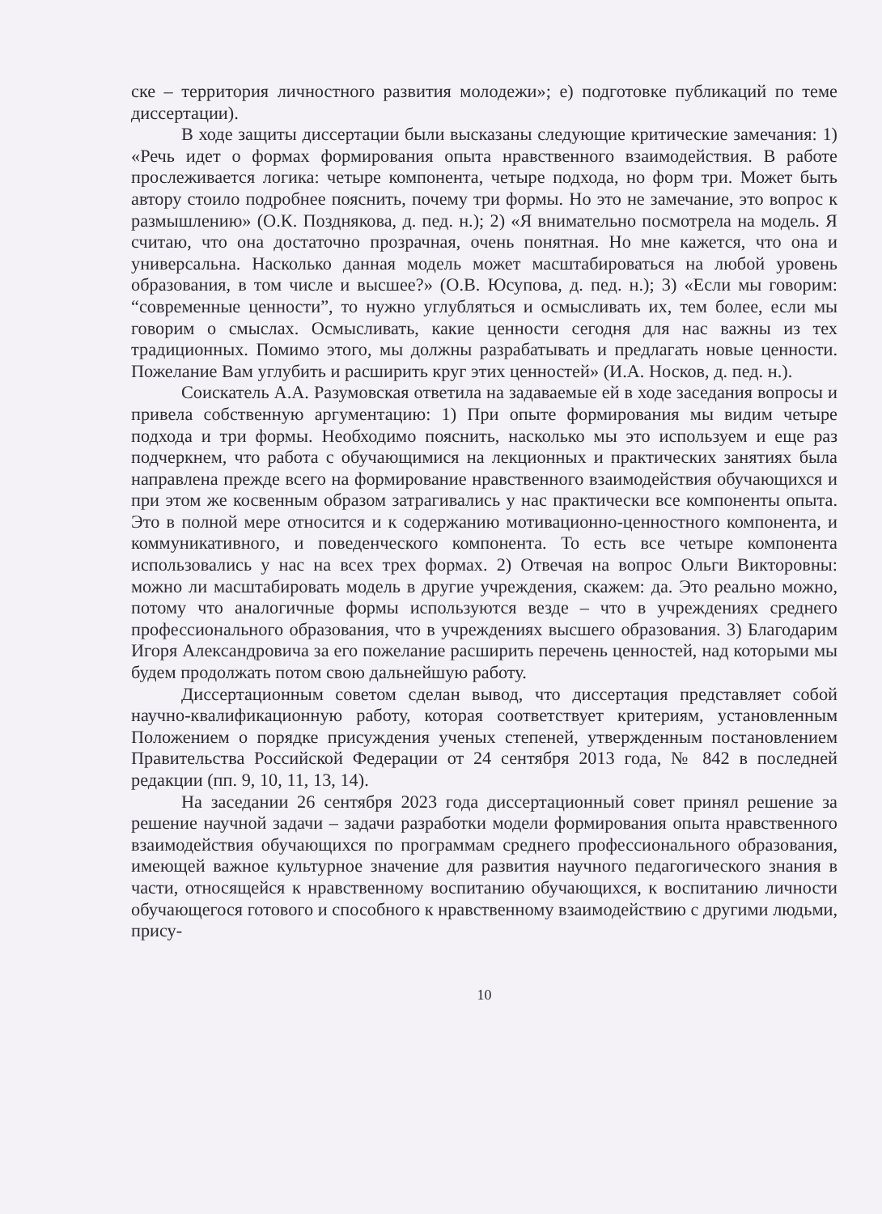ске – территория личностного развития молодежи»; е) подготовке публикаций по теме диссертации).
В ходе защиты диссертации были высказаны следующие критические замечания: 1) «Речь идет о формах формирования опыта нравственного взаимодействия. В работе прослеживается логика: четыре компонента, четыре подхода, но форм три. Может быть автору стоило подробнее пояснить, почему три формы. Но это не замечание, это вопрос к размышлению» (О.К. Позднякова, д. пед. н.); 2) «Я внимательно посмотрела на модель. Я считаю, что она достаточно прозрачная, очень понятная. Но мне кажется, что она и универсальна. Насколько данная модель может масштабироваться на любой уровень образования, в том числе и высшее?» (О.В. Юсупова, д. пед. н.); 3) «Если мы говорим: “современные ценности”, то нужно углубляться и осмысливать их, тем более, если мы говорим о смыслах. Осмысливать, какие ценности сегодня для нас важны из тех традиционных. Помимо этого, мы должны разрабатывать и предлагать новые ценности. Пожелание Вам углубить и расширить круг этих ценностей» (И.А. Носков, д. пед. н.).
Соискатель А.А. Разумовская ответила на задаваемые ей в ходе заседания вопросы и привела собственную аргументацию: 1) При опыте формирования мы видим четыре подхода и три формы. Необходимо пояснить, насколько мы это используем и еще раз подчеркнем, что работа с обучающимися на лекционных и практических занятиях была направлена прежде всего на формирование нравственного взаимодействия обучающихся и при этом же косвенным образом затрагивались у нас практически все компоненты опыта. Это в полной мере относится и к содержанию мотивационно-ценностного компонента, и коммуникативного, и поведенческого компонента. То есть все четыре компонента использовались у нас на всех трех формах. 2) Отвечая на вопрос Ольги Викторовны: можно ли масштабировать модель в другие учреждения, скажем: да. Это реально можно, потому что аналогичные формы используются везде – что в учреждениях среднего профессионального образования, что в учреждениях высшего образования. 3) Благодарим Игоря Александровича за его пожелание расширить перечень ценностей, над которыми мы будем продолжать потом свою дальнейшую работу.
Диссертационным советом сделан вывод, что диссертация представляет собой научно-квалификационную работу, которая соответствует критериям, установленным Положением о порядке присуждения ученых степеней, утвержденным постановлением Правительства Российской Федерации от 24 сентября 2013 года, № 842 в последней редакции (пп. 9, 10, 11, 13, 14).
На заседании 26 сентября 2023 года диссертационный совет принял решение за решение научной задачи – задачи разработки модели формирования опыта нравственного взаимодействия обучающихся по программам среднего профессионального образования, имеющей важное культурное значение для развития научного педагогического знания в части, относящейся к нравственному воспитанию обучающихся, к воспитанию личности обучающегося готового и способного к нравственному взаимодействию с другими людьми, прису-
10